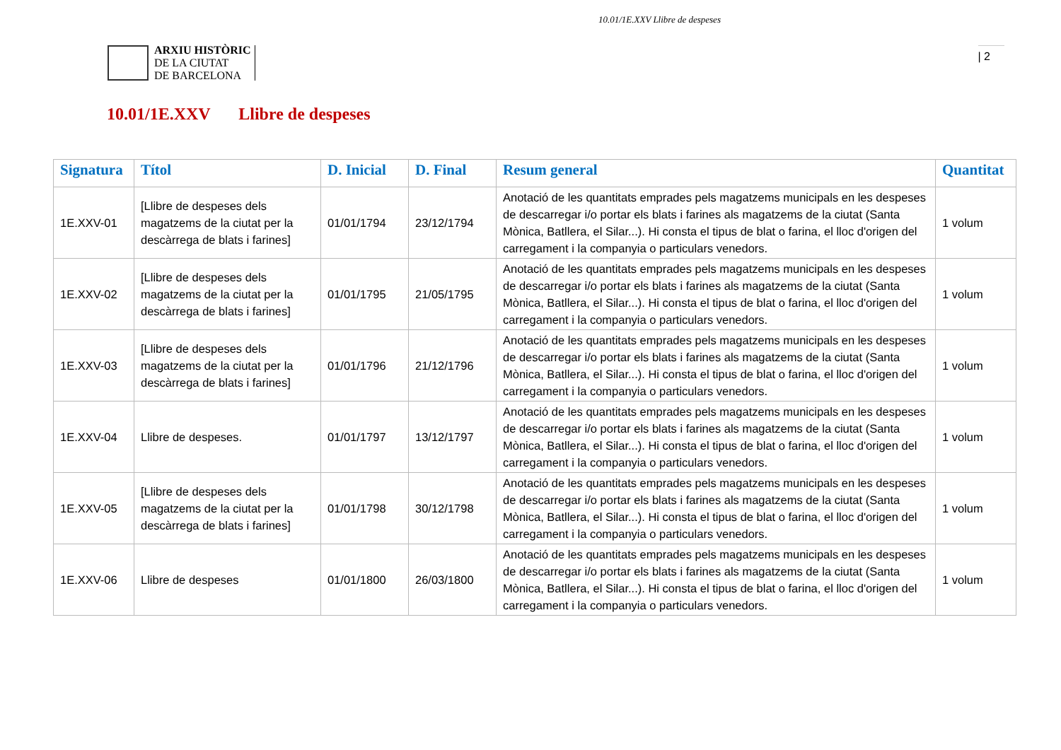10.01/1E.XXV Llibre de despeses
ARXIU HISTÒRIC
DE LA CIUTAT
DE BARCELONA
| 2
10.01/1E.XXV Llibre de despeses
| Signatura | Títol | D. Inicial | D. Final | Resum general | Quantitat |
| --- | --- | --- | --- | --- | --- |
| 1E.XXV-01 | [Llibre de despeses dels magatzems de la ciutat per la descàrrega de blats i farines] | 01/01/1794 | 23/12/1794 | Anotació de les quantitats emprades pels magatzems municipals en les despeses de descarregar i/o portar els blats i farines als magatzems de la ciutat (Santa Mònica, Batllera, el Silar...). Hi consta el tipus de blat o farina, el lloc d'origen del carregament i la companyia o particulars venedors. | 1 volum |
| 1E.XXV-02 | [Llibre de despeses dels magatzems de la ciutat per la descàrrega de blats i farines] | 01/01/1795 | 21/05/1795 | Anotació de les quantitats emprades pels magatzems municipals en les despeses de descarregar i/o portar els blats i farines als magatzems de la ciutat (Santa Mònica, Batllera, el Silar...). Hi consta el tipus de blat o farina, el lloc d'origen del carregament i la companyia o particulars venedors. | 1 volum |
| 1E.XXV-03 | [Llibre de despeses dels magatzems de la ciutat per la descàrrega de blats i farines] | 01/01/1796 | 21/12/1796 | Anotació de les quantitats emprades pels magatzems municipals en les despeses de descarregar i/o portar els blats i farines als magatzems de la ciutat (Santa Mònica, Batllera, el Silar...). Hi consta el tipus de blat o farina, el lloc d'origen del carregament i la companyia o particulars venedors. | 1 volum |
| 1E.XXV-04 | Llibre de despeses. | 01/01/1797 | 13/12/1797 | Anotació de les quantitats emprades pels magatzems municipals en les despeses de descarregar i/o portar els blats i farines als magatzems de la ciutat (Santa Mònica, Batllera, el Silar...). Hi consta el tipus de blat o farina, el lloc d'origen del carregament i la companyia o particulars venedors. | 1 volum |
| 1E.XXV-05 | [Llibre de despeses dels magatzems de la ciutat per la descàrrega de blats i farines] | 01/01/1798 | 30/12/1798 | Anotació de les quantitats emprades pels magatzems municipals en les despeses de descarregar i/o portar els blats i farines als magatzems de la ciutat (Santa Mònica, Batllera, el Silar...). Hi consta el tipus de blat o farina, el lloc d'origen del carregament i la companyia o particulars venedors. | 1 volum |
| 1E.XXV-06 | Llibre de despeses | 01/01/1800 | 26/03/1800 | Anotació de les quantitats emprades pels magatzems municipals en les despeses de descarregar i/o portar els blats i farines als magatzems de la ciutat (Santa Mònica, Batllera, el Silar...). Hi consta el tipus de blat o farina, el lloc d'origen del carregament i la companyia o particulars venedors. | 1 volum |